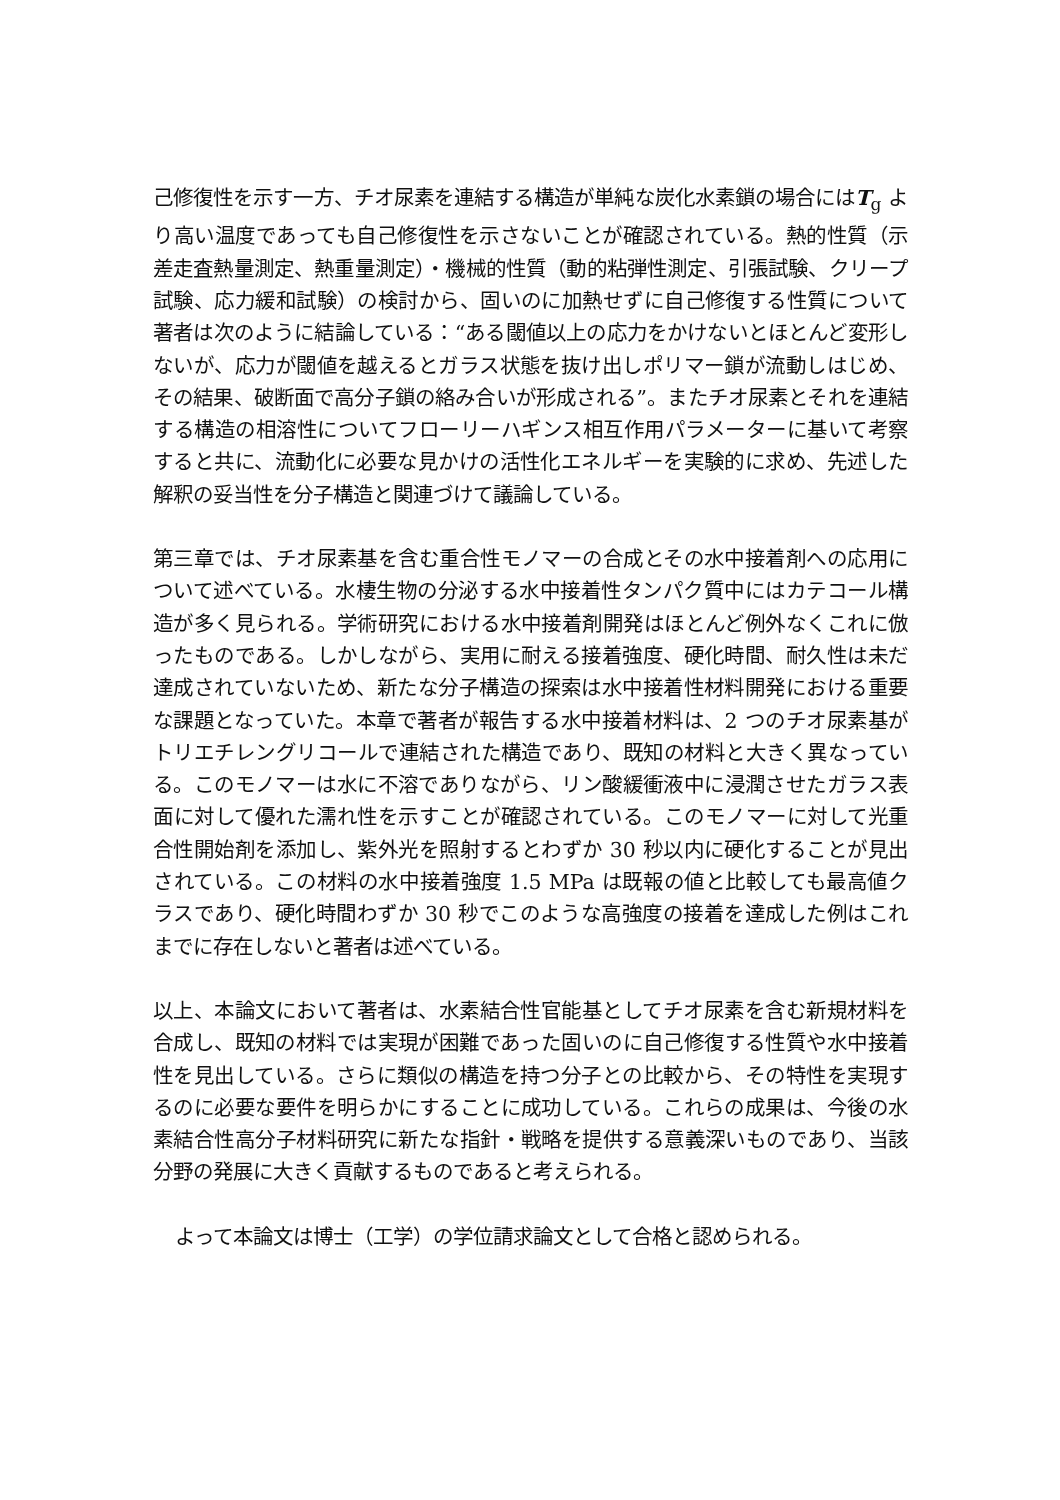己修復性を示す一方、チオ尿素を連結する構造が単純な炭化水素鎖の場合にはT<sub>g</sub> より高い温度であっても自己修復性を示さないことが確認されている。熱的性質（示差走査熱量測定、熱重量測定）・機械的性質（動的粘弾性測定、引張試験、クリープ試験、応力緩和試験）の検討から、固いのに加熱せずに自己修復する性質について著者は次のように結論している：“ある閾値以上の応力をかけないとほとんど変形しないが、応力が閾値を越えるとガラス状態を抜け出しポリマー鎖が流動しはじめ、その結果、破断面で高分子鎖の絡み合いが形成される”。またチオ尿素とそれを連結する構造の相溶性についてフローリーハギンス相互作用パラメーターに基いて考察すると共に、流動化に必要な見かけの活性化エネルギーを実験的に求め、先述した解釈の妥当性を分子構造と関連づけて議論している。
第三章では、チオ尿素基を含む重合性モノマーの合成とその水中接着剤への応用について述べている。水棲生物の分泌する水中接着性タンパク質中にはカテコール構造が多く見られる。学術研究における水中接着剤開発はほとんど例外なくこれに倣ったものである。しかしながら、実用に耐える接着強度、硬化時間、耐久性は未だ達成されていないため、新たな分子構造の探索は水中接着性材料開発における重要な課題となっていた。本章で著者が報告する水中接着材料は、2 つのチオ尿素基がトリエチレングリコールで連結された構造であり、既知の材料と大きく異なっている。このモノマーは水に不溶でありながら、リン酸緩衝液中に浸潤させたガラス表面に対して優れた濡れ性を示すことが確認されている。このモノマーに対して光重合性開始剤を添加し、紫外光を照射するとわずか 30 秒以内に硬化することが見出されている。この材料の水中接着強度 1.5 MPa は既報の値と比較しても最高値クラスであり、硬化時間わずか 30 秒でこのような高強度の接着を達成した例はこれまでに存在しないと著者は述べている。
以上、本論文において著者は、水素結合性官能基としてチオ尿素を含む新規材料を合成し、既知の材料では実現が困難であった固いのに自己修復する性質や水中接着性を見出している。さらに類似の構造を持つ分子との比較から、その特性を実現するのに必要な要件を明らかにすることに成功している。これらの成果は、今後の水素結合性高分子材料研究に新たな指針・戦略を提供する意義深いものであり、当該分野の発展に大きく貢献するものであると考えられる。
よって本論文は博士（工学）の学位請求論文として合格と認められる。